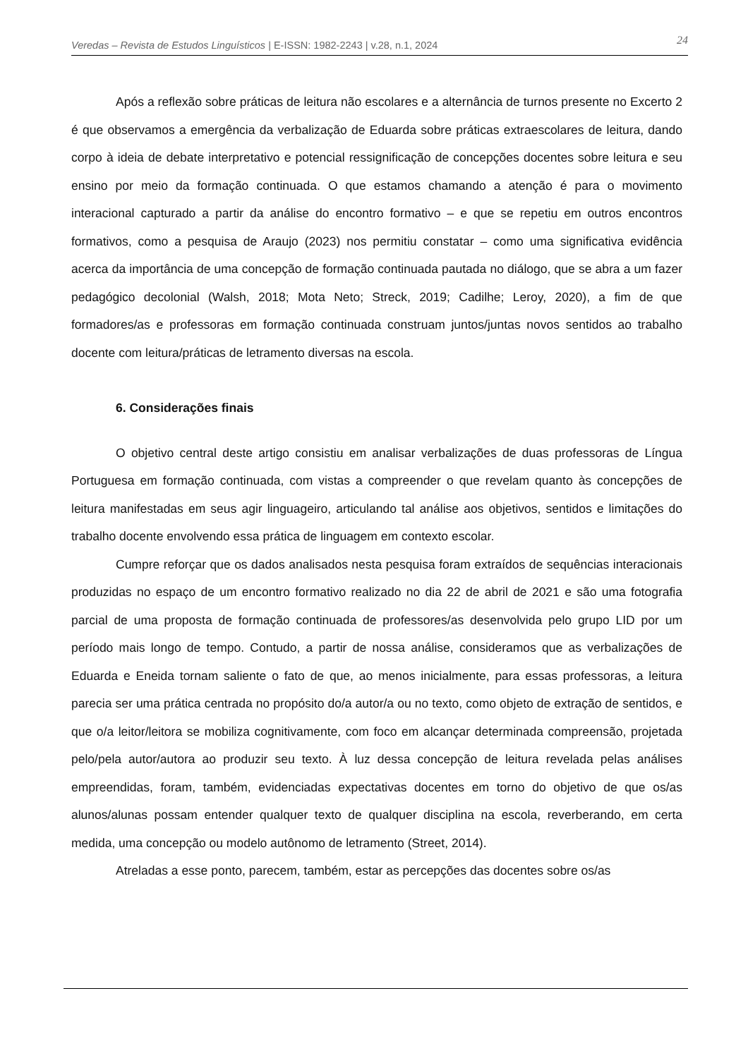Veredas – Revista de Estudos Linguísticos | E-ISSN: 1982-2243 | v.28, n.1, 2024 24
Após a reflexão sobre práticas de leitura não escolares e a alternância de turnos presente no Excerto 2 é que observamos a emergência da verbalização de Eduarda sobre práticas extraescolares de leitura, dando corpo à ideia de debate interpretativo e potencial ressignificação de concepções docentes sobre leitura e seu ensino por meio da formação continuada. O que estamos chamando a atenção é para o movimento interacional capturado a partir da análise do encontro formativo – e que se repetiu em outros encontros formativos, como a pesquisa de Araujo (2023) nos permitiu constatar – como uma significativa evidência acerca da importância de uma concepção de formação continuada pautada no diálogo, que se abra a um fazer pedagógico decolonial (Walsh, 2018; Mota Neto; Streck, 2019; Cadilhe; Leroy, 2020), a fim de que formadores/as e professoras em formação continuada construam juntos/juntas novos sentidos ao trabalho docente com leitura/práticas de letramento diversas na escola.
6. Considerações finais
O objetivo central deste artigo consistiu em analisar verbalizações de duas professoras de Língua Portuguesa em formação continuada, com vistas a compreender o que revelam quanto às concepções de leitura manifestadas em seus agir linguageiro, articulando tal análise aos objetivos, sentidos e limitações do trabalho docente envolvendo essa prática de linguagem em contexto escolar.
Cumpre reforçar que os dados analisados nesta pesquisa foram extraídos de sequências interacionais produzidas no espaço de um encontro formativo realizado no dia 22 de abril de 2021 e são uma fotografia parcial de uma proposta de formação continuada de professores/as desenvolvida pelo grupo LID por um período mais longo de tempo. Contudo, a partir de nossa análise, consideramos que as verbalizações de Eduarda e Eneida tornam saliente o fato de que, ao menos inicialmente, para essas professoras, a leitura parecia ser uma prática centrada no propósito do/a autor/a ou no texto, como objeto de extração de sentidos, e que o/a leitor/leitora se mobiliza cognitivamente, com foco em alcançar determinada compreensão, projetada pelo/pela autor/autora ao produzir seu texto. À luz dessa concepção de leitura revelada pelas análises empreendidas, foram, também, evidenciadas expectativas docentes em torno do objetivo de que os/as alunos/alunas possam entender qualquer texto de qualquer disciplina na escola, reverberando, em certa medida, uma concepção ou modelo autônomo de letramento (Street, 2014).
Atreladas a esse ponto, parecem, também, estar as percepções das docentes sobre os/as